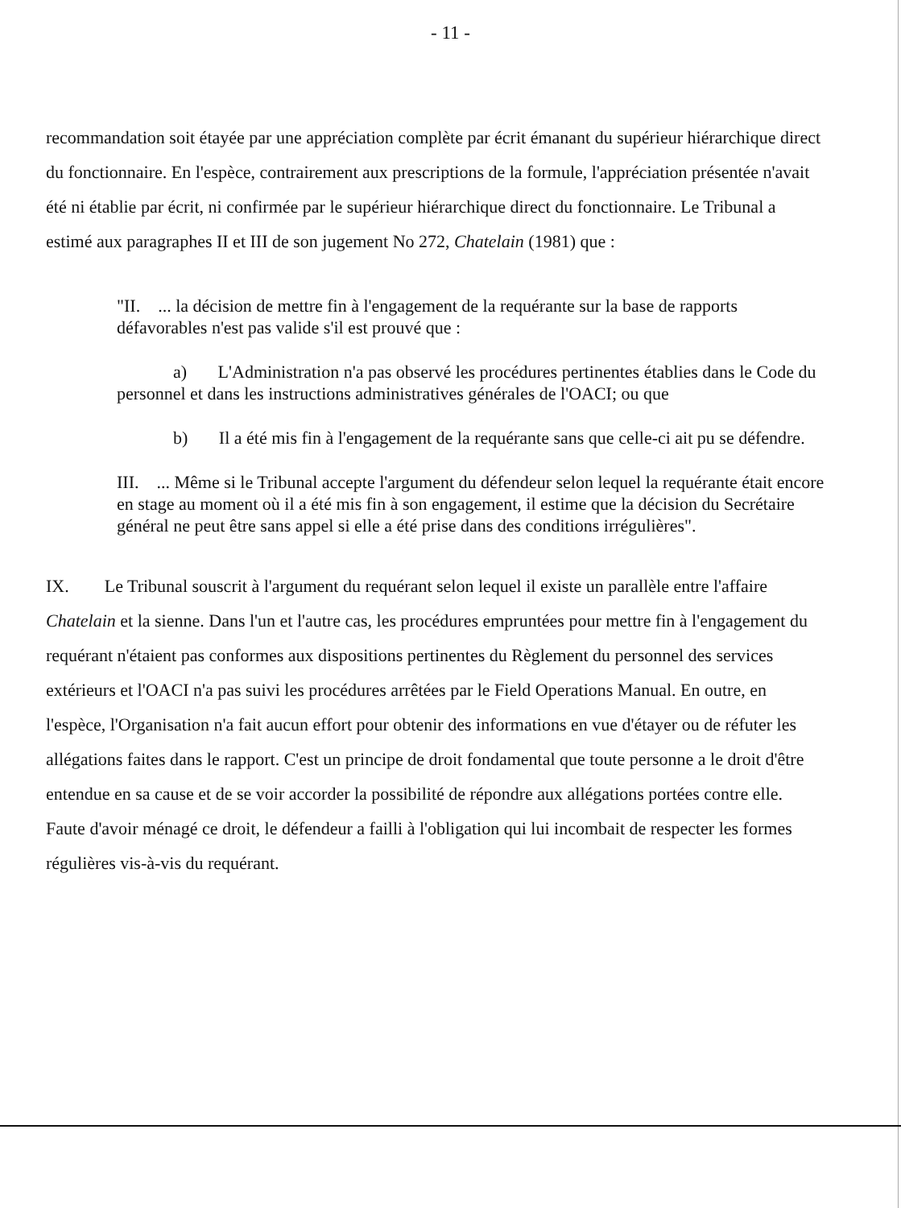- 11 -
recommandation soit étayée par une appréciation complète par écrit émanant du supérieur hiérarchique direct du fonctionnaire. En l'espèce, contrairement aux prescriptions de la formule, l'appréciation présentée n'avait été ni établie par écrit, ni confirmée par le supérieur hiérarchique direct du fonctionnaire. Le Tribunal a estimé aux paragraphes II et III de son jugement No 272, Chatelain (1981) que :
"II. ... la décision de mettre fin à l'engagement de la requérante sur la base de rapports défavorables n'est pas valide s'il est prouvé que :
a) L'Administration n'a pas observé les procédures pertinentes établies dans le Code du personnel et dans les instructions administratives générales de l'OACI; ou que
b) Il a été mis fin à l'engagement de la requérante sans que celle-ci ait pu se défendre.
III. ... Même si le Tribunal accepte l'argument du défendeur selon lequel la requérante était encore en stage au moment où il a été mis fin à son engagement, il estime que la décision du Secrétaire général ne peut être sans appel si elle a été prise dans des conditions irrégulières".
IX. Le Tribunal souscrit à l'argument du requérant selon lequel il existe un parallèle entre l'affaire Chatelain et la sienne. Dans l'un et l'autre cas, les procédures empruntées pour mettre fin à l'engagement du requérant n'étaient pas conformes aux dispositions pertinentes du Règlement du personnel des services extérieurs et l'OACI n'a pas suivi les procédures arrêtées par le Field Operations Manual. En outre, en l'espèce, l'Organisation n'a fait aucun effort pour obtenir des informations en vue d'étayer ou de réfuter les allégations faites dans le rapport. C'est un principe de droit fondamental que toute personne a le droit d'être entendue en sa cause et de se voir accorder la possibilité de répondre aux allégations portées contre elle. Faute d'avoir ménagé ce droit, le défendeur a failli à l'obligation qui lui incombait de respecter les formes régulières vis-à-vis du requérant.